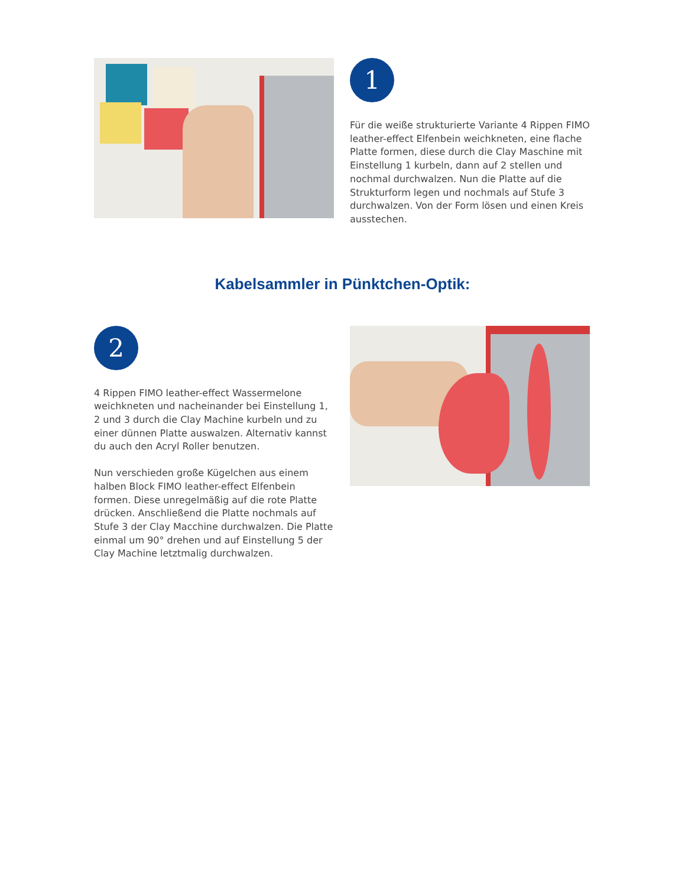1
Für die weiße strukturierte Variante 4 Rippen FIMO leather-effect Elfenbein weichkneten, eine flache Platte formen, diese durch die Clay Maschine mit Einstellung 1 kurbeln, dann auf 2 stellen und nochmal durchwalzen. Nun die Platte auf die Strukturform legen und nochmals auf Stufe 3 durchwalzen. Von der Form lösen und einen Kreis ausstechen.
Kabelsammler in Pünktchen-Optik:
2
4 Rippen FIMO leather-effect Wassermelone weichkneten und nacheinander bei Einstellung 1, 2 und 3 durch die Clay Machine kurbeln und zu einer dünnen Platte auswalzen. Alternativ kannst du auch den Acryl Roller benutzen.
Nun verschieden große Kügelchen aus einem halben Block FIMO leather-effect Elfenbein formen. Diese unregelmäßig auf die rote Platte drücken. Anschließend die Platte nochmals auf Stufe 3 der Clay Macchine durchwalzen. Die Platte einmal um 90° drehen und auf Einstellung 5 der Clay Machine letztmalig durchwalzen.